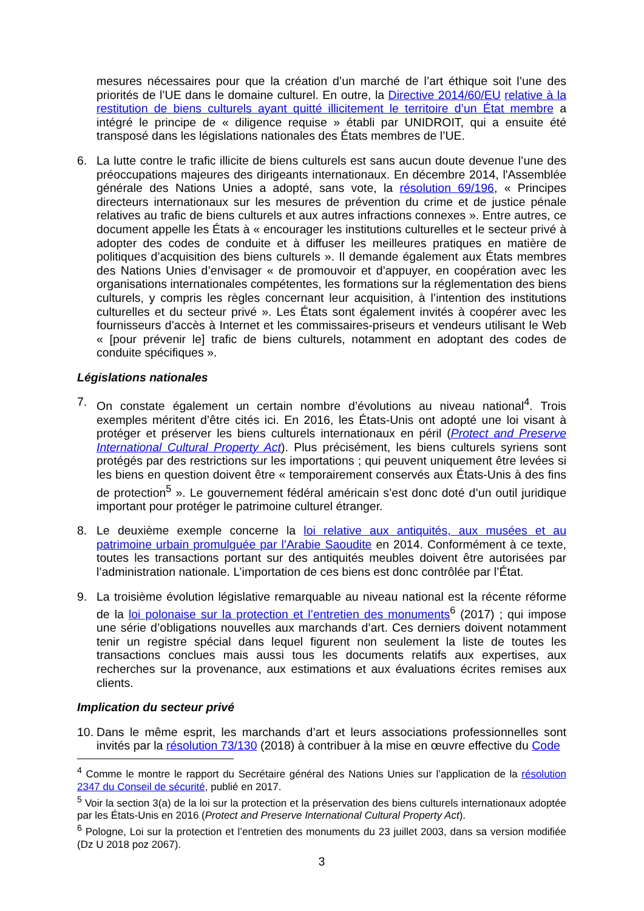mesures nécessaires pour que la création d’un marché de l’art éthique soit l’une des priorités de l’UE dans le domaine culturel. En outre, la Directive 2014/60/EU relative à la restitution de biens culturels ayant quitté illicitement le territoire d’un État membre a intégré le principe de « diligence requise » établi par UNIDROIT, qui a ensuite été transposé dans les législations nationales des États membres de l’UE.
6. La lutte contre le trafic illicite de biens culturels est sans aucun doute devenue l’une des préoccupations majeures des dirigeants internationaux. En décembre 2014, l'Assemblée générale des Nations Unies a adopté, sans vote, la résolution 69/196, « Principes directeurs internationaux sur les mesures de prévention du crime et de justice pénale relatives au trafic de biens culturels et aux autres infractions connexes ». Entre autres, ce document appelle les États à « encourager les institutions culturelles et le secteur privé à adopter des codes de conduite et à diffuser les meilleures pratiques en matière de politiques d’acquisition des biens culturels ». Il demande également aux États membres des Nations Unies d’envisager « de promouvoir et d’appuyer, en coopération avec les organisations internationales compétentes, les formations sur la réglementation des biens culturels, y compris les règles concernant leur acquisition, à l’intention des institutions culturelles et du secteur privé ». Les États sont également invités à coopérer avec les fournisseurs d’accès à Internet et les commissaires-priseurs et vendeurs utilisant le Web « [pour prévenir le] trafic de biens culturels, notamment en adoptant des codes de conduite spécifiques ».
Législations nationales
7. On constate également un certain nombre d’évolutions au niveau national<sup>4</sup>. Trois exemples méritent d’être cités ici. En 2016, les États-Unis ont adopté une loi visant à protéger et préserver les biens culturels internationaux en péril (Protect and Preserve International Cultural Property Act). Plus précisément, les biens culturels syriens sont protégés par des restrictions sur les importations ; qui peuvent uniquement être levées si les biens en question doivent être « temporairement conservés aux États-Unis à des fins de protection<sup>5</sup> ». Le gouvernement fédéral américain s’est donc doté d’un outil juridique important pour protéger le patrimoine culturel étranger.
8. Le deuxième exemple concerne la loi relative aux antiquités, aux musées et au patrimoine urbain promulguée par l’Arabie Saoudite en 2014. Conformément à ce texte, toutes les transactions portant sur des antiquités meubles doivent être autorisées par l’administration nationale. L’importation de ces biens est donc contrôlée par l’État.
9. La troisième évolution législative remarquable au niveau national est la récente réforme de la loi polonaise sur la protection et l’entretien des monuments<sup>6</sup> (2017) ; qui impose une série d’obligations nouvelles aux marchands d’art. Ces derniers doivent notamment tenir un registre spécial dans lequel figurent non seulement la liste de toutes les transactions conclues mais aussi tous les documents relatifs aux expertises, aux recherches sur la provenance, aux estimations et aux évaluations écrites remises aux clients.
Implication du secteur privé
10.
Dans le même esprit, les marchands d’art et leurs associations professionnelles sont invités par la résolution 73/130 (2018) à contribuer à la mise en œuvre effective du Code
<sup>4</sup> Comme le montre le rapport du Secrétaire général des Nations Unies sur l’application de la résolution 2347 du Conseil de sécurité, publié en 2017.
<sup>5</sup> Voir la section 3(a) de la loi sur la protection et la préservation des biens culturels internationaux adoptée par les États-Unis en 2016 (Protect and Preserve International Cultural Property Act).
<sup>6</sup> Pologne, Loi sur la protection et l’entretien des monuments du 23 juillet 2003, dans sa version modifiée (Dz U 2018 poz 2067).
3